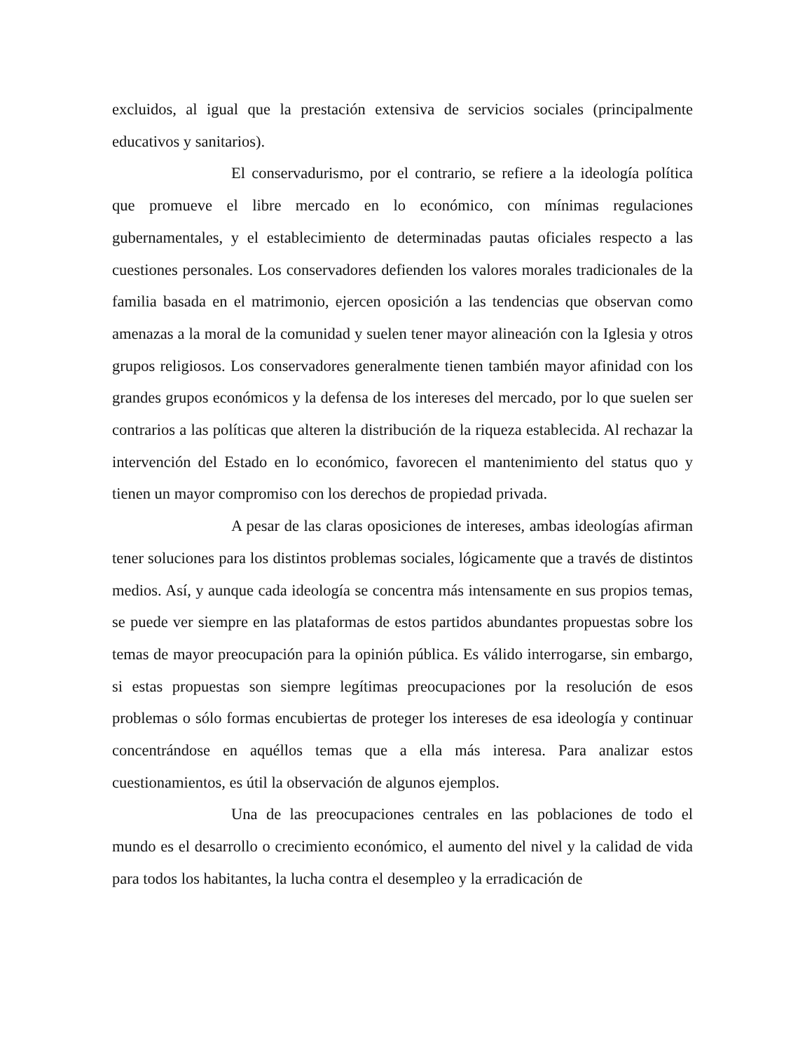excluidos, al igual que la prestación extensiva de servicios sociales (principalmente educativos y sanitarios).
El conservadurismo, por el contrario, se refiere a la ideología política que promueve el libre mercado en lo económico, con mínimas regulaciones gubernamentales, y el establecimiento de determinadas pautas oficiales respecto a las cuestiones personales. Los conservadores defienden los valores morales tradicionales de la familia basada en el matrimonio, ejercen oposición a las tendencias que observan como amenazas a la moral de la comunidad y suelen tener mayor alineación con la Iglesia y otros grupos religiosos. Los conservadores generalmente tienen también mayor afinidad con los grandes grupos económicos y la defensa de los intereses del mercado, por lo que suelen ser contrarios a las políticas que alteren la distribución de la riqueza establecida. Al rechazar la intervención del Estado en lo económico, favorecen el mantenimiento del status quo y tienen un mayor compromiso con los derechos de propiedad privada.
A pesar de las claras oposiciones de intereses, ambas ideologías afirman tener soluciones para los distintos problemas sociales, lógicamente que a través de distintos medios. Así, y aunque cada ideología se concentra más intensamente en sus propios temas, se puede ver siempre en las plataformas de estos partidos abundantes propuestas sobre los temas de mayor preocupación para la opinión pública. Es válido interrogarse, sin embargo, si estas propuestas son siempre legítimas preocupaciones por la resolución de esos problemas o sólo formas encubiertas de proteger los intereses de esa ideología y continuar concentrándose en aquéllos temas que a ella más interesa. Para analizar estos cuestionamientos, es útil la observación de algunos ejemplos.
Una de las preocupaciones centrales en las poblaciones de todo el mundo es el desarrollo o crecimiento económico, el aumento del nivel y la calidad de vida para todos los habitantes, la lucha contra el desempleo y la erradicación de